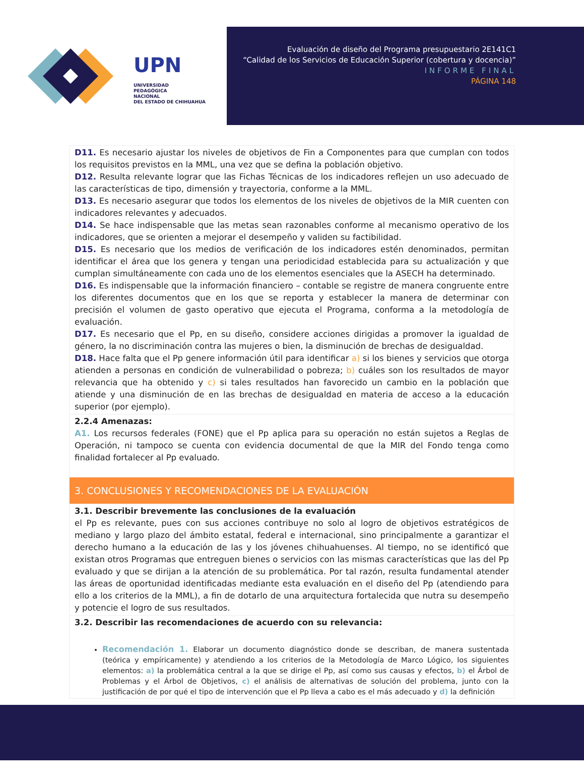UPN
UNIVERSIDAD
PEDAGÓGICA
NACIONAL
DEL ESTADO DE CHIHUAHUA
Evaluación de diseño del Programa presupuestario 2E141C1
“Calidad de los Servicios de Educación Superior (cobertura y docencia)”
INFORME FINAL
PÁGINA 148
| D11. Es necesario ajustar los niveles de objetivos de Fin a Componentes para que cumplan con todos los requisitos previstos en la MML, una vez que se defina la población objetivo. D12. Resulta relevante lograr que las Fichas Técnicas de los indicadores reflejen un uso adecuado de las características de tipo, dimensión y trayectoria, conforme a la MML. D13. Es necesario asegurar que todos los elementos de los niveles de objetivos de la MIR cuenten con indicadores relevantes y adecuados. D14. Se hace indispensable que las metas sean razonables conforme al mecanismo operativo de los indicadores, que se orienten a mejorar el desempeño y validen su factibilidad. D15. Es necesario que los medios de verificación de los indicadores estén denominados, permitan identificar el área que los genera y tengan una periodicidad establecida para su actualización y que cumplan simultáneamente con cada uno de los elementos esenciales que la ASECH ha determinado. D16. Es indispensable que la información financiero – contable se registre de manera congruente entre los diferentes documentos que en los que se reporta y establecer la manera de determinar con precisión el volumen de gasto operativo que ejecuta el Programa, conforma a la metodología de evaluación. D17. Es necesario que el Pp, en su diseño, considere acciones dirigidas a promover la igualdad de género, la no discriminación contra las mujeres o bien, la disminución de brechas de desigualdad. D18. Hace falta que el Pp genere información útil para identificar a) si los bienes y servicios que otorga atienden a personas en condición de vulnerabilidad o pobreza; b) cuáles son los resultados de mayor relevancia que ha obtenido y c) si tales resultados han favorecido un cambio en la población que atiende y una disminución de en las brechas de desigualdad en materia de acceso a la educación superior (por ejemplo). |
| 2.2.4 Amenazas: A1. Los recursos federales (FONE) que el Pp aplica para su operación no están sujetos a Reglas de Operación, ni tampoco se cuenta con evidencia documental de que la MIR del Fondo tenga como finalidad fortalecer al Pp evaluado. |
| 3. CONCLUSIONES Y RECOMENDACIONES DE LA EVALUACIÓN |
| 3.1. Describir brevemente las conclusiones de la evaluación el Pp es relevante, pues con sus acciones contribuye no solo al logro de objetivos estratégicos de mediano y largo plazo del ámbito estatal, federal e internacional, sino principalmente a garantizar el derecho humano a la educación de las y los jóvenes chihuahuenses. Al tiempo, no se identificó que existan otros Programas que entreguen bienes o servicios con las mismas características que las del Pp evaluado y que se dirijan a la atención de su problemática. Por tal razón, resulta fundamental atender las áreas de oportunidad identificadas mediante esta evaluación en el diseño del Pp (atendiendo para ello a los criterios de la MML), a fin de dotarlo de una arquitectura fortalecida que nutra su desempeño y potencie el logro de sus resultados. |
| 3.2. Describir las recomendaciones de acuerdo con su relevancia: Recomendación 1. Elaborar un documento diagnóstico donde se describan, de manera sustentada (teórica y empíricamente) y atendiendo a los criterios de la Metodología de Marco Lógico, los siguientes elementos: a) la problemática central a la que se dirige el Pp, así como sus causas y efectos, b) el Árbol de Problemas y el Árbol de Objetivos, c) el análisis de alternativas de solución del problema, junto con la justificación de por qué el tipo de intervención que el Pp lleva a cabo es el más adecuado y d) la definición |